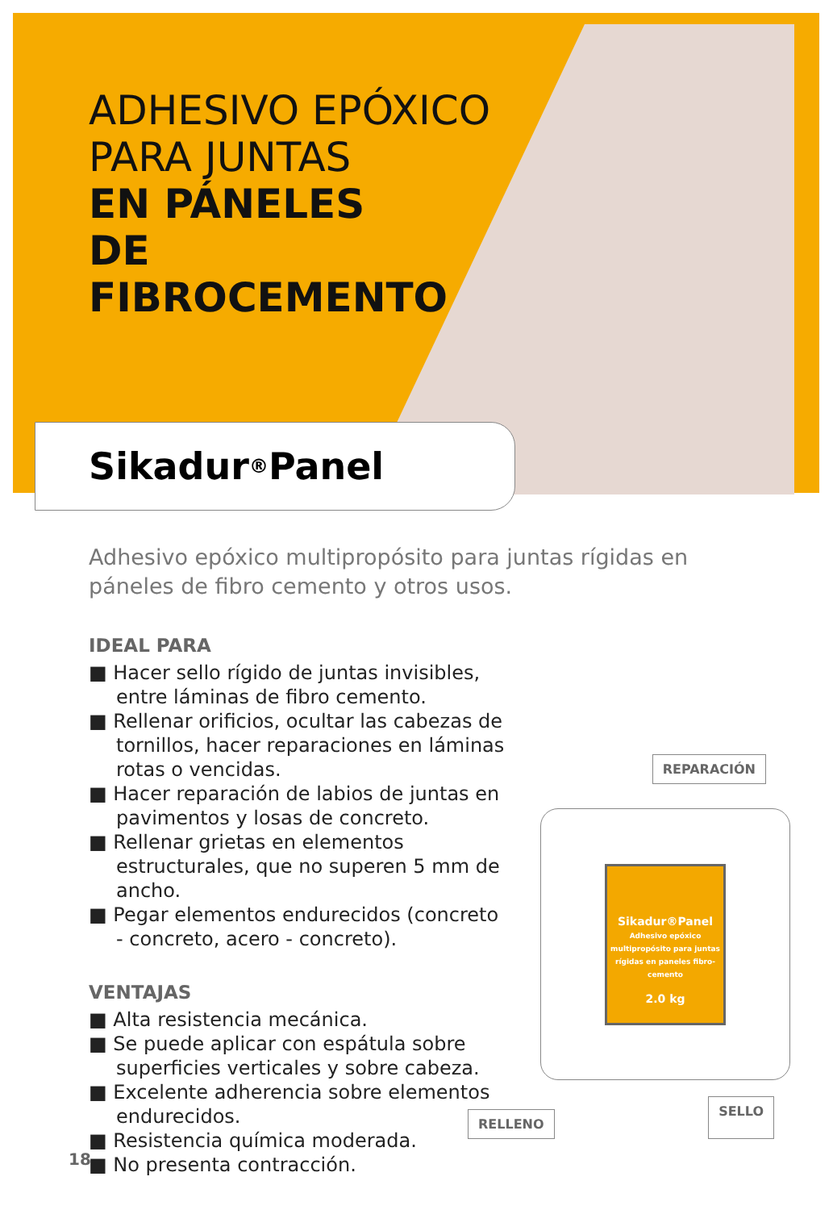ADHESIVO EPÓXICO
PARA JUNTAS
EN PÁNELES
DE
FIBROCEMENTO
Sikadur<sup>®</sup>Panel
Adhesivo epóxico multipropósito para juntas rígidas en páneles de fibro cemento y otros usos.
IDEAL PARA
■ Hacer sello rígido de juntas invisibles, entre láminas de fibro cemento.
■ Rellenar orificios, ocultar las cabezas de tornillos, hacer reparaciones en láminas rotas o vencidas.
■ Hacer reparación de labios de juntas en pavimentos y losas de concreto.
■ Rellenar grietas en elementos estructurales, que no superen 5 mm de ancho.
■ Pegar elementos endurecidos (concreto - concreto, acero - concreto).
VENTAJAS
■ Alta resistencia mecánica.
■ Se puede aplicar con espátula sobre superficies verticales y sobre cabeza.
■ Excelente adherencia sobre elementos endurecidos.
■ Resistencia química moderada.
■ No presenta contracción.
REPARACIÓN
Sikadur®Panel
Adhesivo epóxico multipropósito para juntas rígidas en paneles fibro-cemento
2.0 kg
RELLENO SELLO
18